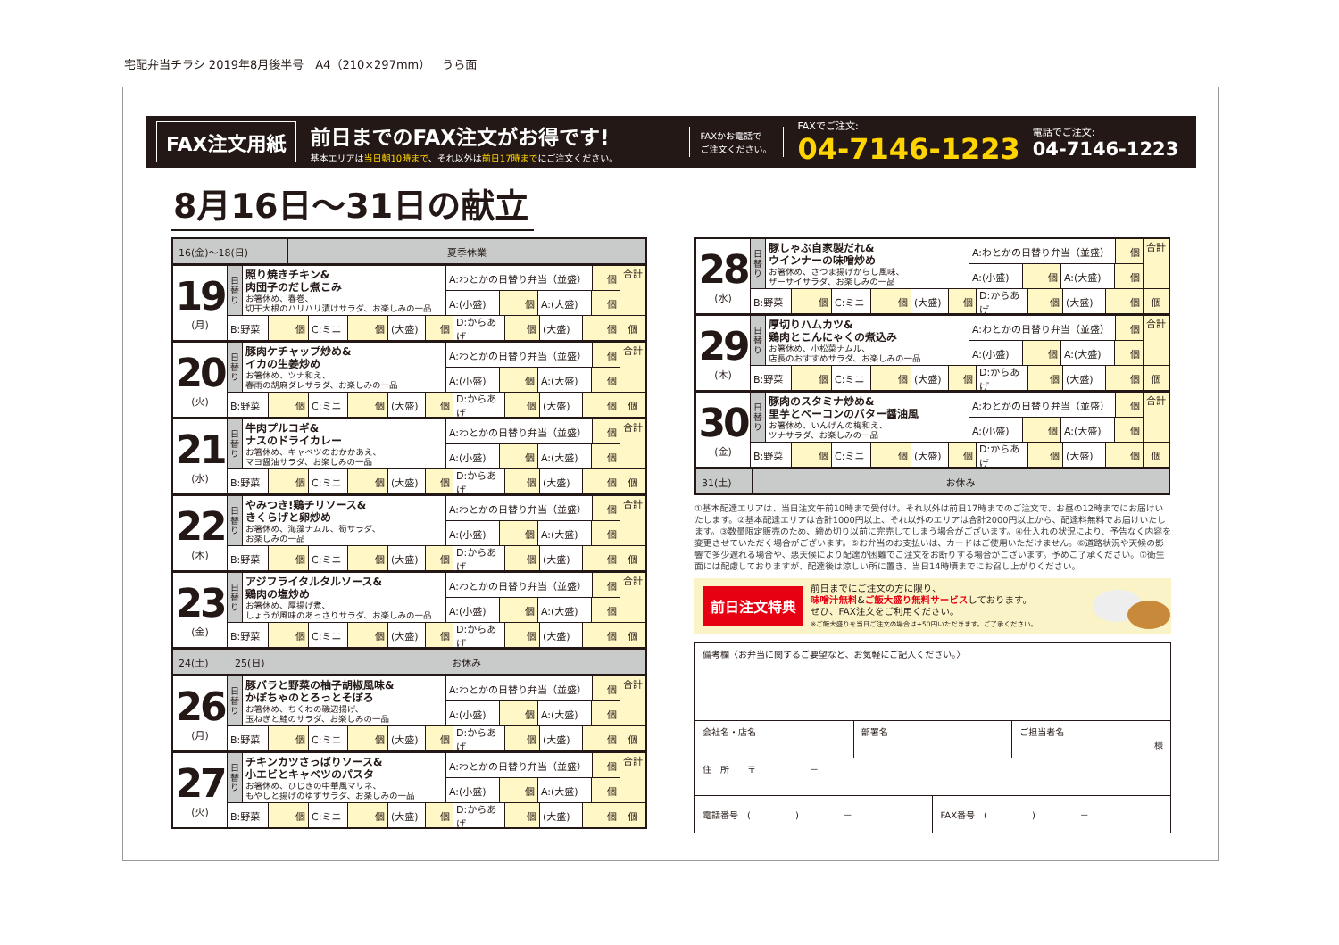宅配弁当チラシ 2019年8月後半号　A4（210×297mm）　うら面
FAX注文用紙
前日までのFAX注文がお得です!
基本エリアは当日朝10時まで、それ以外は前日17時までにご注文ください。
FAXかお電話で
ご注文ください。
FAXでご注文:
04-7146-1223
電話でご注文:
04-7146-1223
8月16日～31日の献立
| 16(金)～18(日) | 夏季休業 |
| 19 (月) | 日替り | 照り焼きチキン& 肉団子のだし煮こみ お箸休め、春巻、 切干大根のハリハリ漬けサラダ、お楽しみの一品 | A:わとかの日替り弁当（並盛） 個 | 合計 |
| | | | A:(小盛) 個 A:(大盛) 個 | |
| | B:野菜 個 C:ミニ 個 (大盛) 個 D:からあげ 個 (大盛) 個 | | | 個 |
| 20 (火) | 日替り | 豚肉ケチャップ炒め& イカの生姜炒め お箸休め、ツナ和え、 春雨の胡麻ダレサラダ、お楽しみの一品 | A:わとかの日替り弁当（並盛） 個 | 合計 |
| | | | A:(小盛) 個 A:(大盛) 個 | |
| | B:野菜 個 C:ミニ 個 (大盛) 個 D:からあげ 個 (大盛) 個 | | | 個 |
| 21 (水) | 日替り | 牛肉プルコギ& ナスのドライカレー お箸休め、キャベツのおかかあえ、 マヨ醤油サラダ、お楽しみの一品 | A:わとかの日替り弁当（並盛） 個 | 合計 |
| | | | A:(小盛) 個 A:(大盛) 個 | |
| | B:野菜 個 C:ミニ 個 (大盛) 個 D:からあげ 個 (大盛) 個 | | | 個 |
| 22 (木) | 日替り | やみつき!鶏チリソース& きくらげと卵炒め お箸休め、海藻ナムル、筍サラダ、 お楽しみの一品 | A:わとかの日替り弁当（並盛） 個 | 合計 |
| | | | A:(小盛) 個 A:(大盛) 個 | |
| | B:野菜 個 C:ミニ 個 (大盛) 個 D:からあげ 個 (大盛) 個 | | | 個 |
| 23 (金) | 日替り | アジフライタルタルソース& 鶏肉の塩炒め お箸休め、厚揚げ煮、 しょうが風味のあっさりサラダ、お楽しみの一品 | A:わとかの日替り弁当（並盛） 個 | 合計 |
| | | | A:(小盛) 個 A:(大盛) 個 | |
| | B:野菜 個 C:ミニ 個 (大盛) 個 D:からあげ 個 (大盛) 個 | | | 個 |
| 24(土) | 25(日) | お休み |
| 26 (月) | 日替り | 豚バラと野菜の柚子胡椒風味& かぼちゃのとろっとそぼろ お箸休め、ちくわの磯辺揚げ、 玉ねぎと鮭のサラダ、お楽しみの一品 | A:わとかの日替り弁当（並盛） 個 | 合計 |
| | | | A:(小盛) 個 A:(大盛) 個 | |
| | B:野菜 個 C:ミニ 個 (大盛) 個 D:からあげ 個 (大盛) 個 | | | 個 |
| 27 (火) | 日替り | チキンカツさっぱりソース& 小エビとキャベツのパスタ お箸休め、ひじきの中華風マリネ、 もやしと揚げのゆずサラダ、お楽しみの一品 | A:わとかの日替り弁当（並盛） 個 | 合計 |
| | | | A:(小盛) 個 A:(大盛) 個 | |
| | B:野菜 個 C:ミニ 個 (大盛) 個 D:からあげ 個 (大盛) 個 | | | 個 |
| 28 (水) | 日替り | 豚しゃぶ自家製だれ& ウインナーの味噌炒め お箸休め、さつま揚げからし風味、 ザーサイサラダ、お楽しみの一品 | A:わとかの日替り弁当（並盛） 個 | 合計 |
| | | | A:(小盛) 個 A:(大盛) 個 | |
| | B:野菜 個 C:ミニ 個 (大盛) 個 D:からあげ 個 (大盛) 個 | | | 個 |
| 29 (木) | 日替り | 厚切りハムカツ& 鶏肉とこんにゃくの煮込み お箸休め、小松菜ナムル、 店長のおすすめサラダ、お楽しみの一品 | A:わとかの日替り弁当（並盛） 個 | 合計 |
| | | | A:(小盛) 個 A:(大盛) 個 | |
| | B:野菜 個 C:ミニ 個 (大盛) 個 D:からあげ 個 (大盛) 個 | | | 個 |
| 30 (金) | 日替り | 豚肉のスタミナ炒め& 里芋とベーコンのバター醤油風 お箸休め、いんげんの梅和え、 ツナサラダ、お楽しみの一品 | A:わとかの日替り弁当（並盛） 個 | 合計 |
| | | | A:(小盛) 個 A:(大盛) 個 | |
| | B:野菜 個 C:ミニ 個 (大盛) 個 D:からあげ 個 (大盛) 個 | | | 個 |
| 31(土) | お休み |
①基本配達エリアは、当日注文午前10時まで受付け。それ以外は前日17時までのご注文で、お昼の12時までにお届けいたします。②基本配達エリアは合計1000円以上、それ以外のエリアは合計2000円以上から、配達料無料でお届けいたします。③数量限定販売のため、締め切り以前に完売してしまう場合がございます。④仕入れの状況により、予告なく内容を変更させていただく場合がございます。⑤お弁当のお支払いは、カードはご使用いただけません。⑥道路状況や天候の影響で多少遅れる場合や、悪天候により配達が困難でご注文をお断りする場合がございます。予めご了承ください。⑦衛生面には配慮しておりますが、配達後は涼しい所に置き、当日14時頃までにお召し上がりください。
前日注文特典
前日までにご注文の方に限り、
味噌汁無料&ご飯大盛り無料サービスしております。
ぜひ、FAX注文をご利用ください。
※ご飯大盛りを当日ご注文の場合は+50円いただきます。ご了承ください。
| 備考欄〈お弁当に関するご要望など、お気軽にご記入ください。〉 | | | |
| 会社名・店名 | 部署名 | | ご担当者名 様 |
| 住 所 〒 － | | | |
| 電話番号 ( ) － | | FAX番号 ( ) － | |